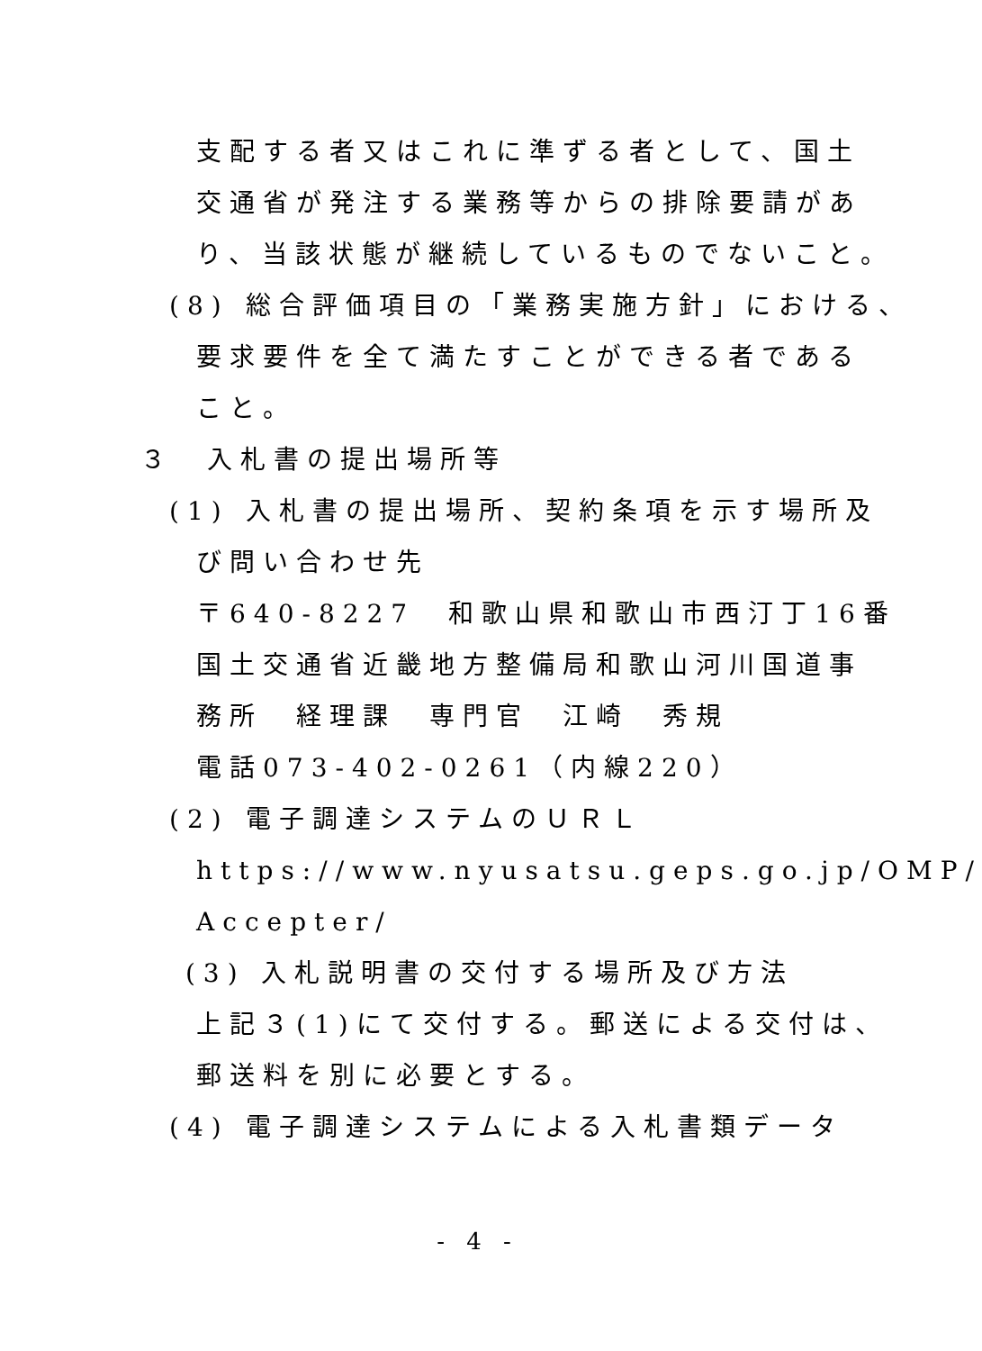支配する者又はこれに準ずる者として、国土
交通省が発注する業務等からの排除要請があ
り、当該状態が継続しているものでないこと。
(8) 総合評価項目の「業務実施方針」における、
要求要件を全て満たすことができる者である
こと。
３　入札書の提出場所等
(1) 入札書の提出場所、契約条項を示す場所及
び問い合わせ先
〒640-8227　和歌山県和歌山市西汀丁16番
国土交通省近畿地方整備局和歌山河川国道事
務所　経理課　専門官　江崎　秀規
電話073-402-0261（内線220）
(2) 電子調達システムのＵＲＬ
https://www.nyusatsu.geps.go.jp/OMP/
Accepter/
(3) 入札説明書の交付する場所及び方法
上記３(1)にて交付する。郵送による交付は、
郵送料を別に必要とする。
(4) 電子調達システムによる入札書類データ
- 4 -